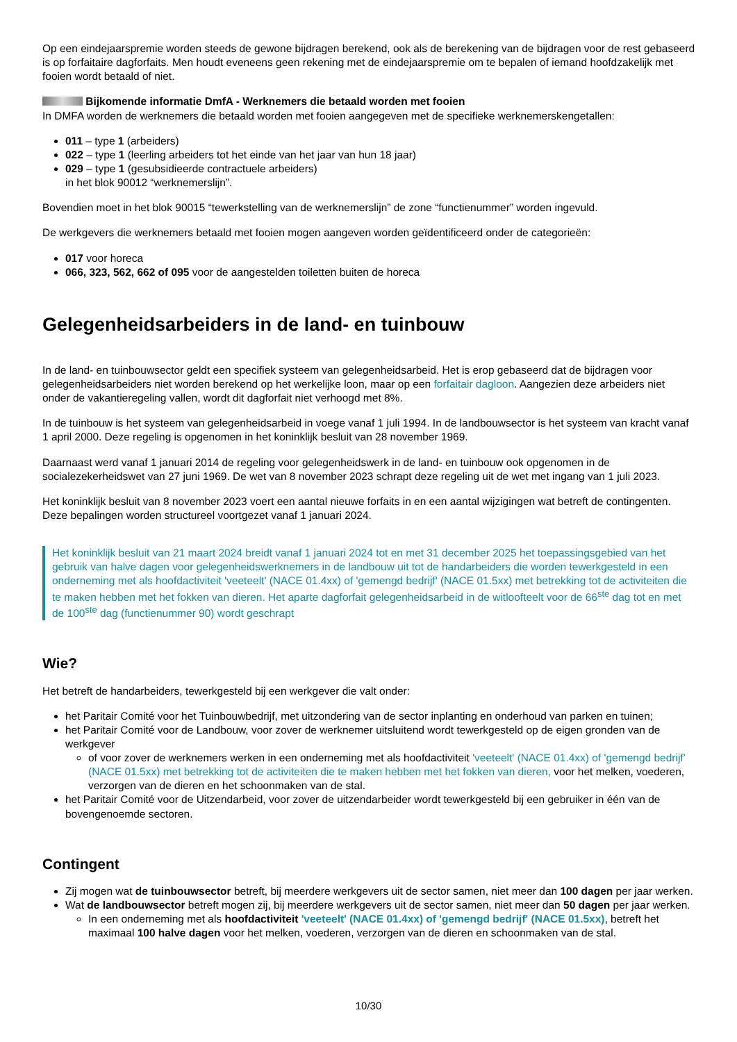Op een eindejaarspremie worden steeds de gewone bijdragen berekend, ook als de berekening van de bijdragen voor de rest gebaseerd is op forfaitaire dagforfaits. Men houdt eveneens geen rekening met de eindejaarspremie om te bepalen of iemand hoofdzakelijk met fooien wordt betaald of niet.
Bijkomende informatie DmfA - Werknemers die betaald worden met fooien
In DMFA worden de werknemers die betaald worden met fooien aangegeven met de specifieke werknemerskengetallen:
011 – type 1 (arbeiders)
022 – type 1 (leerling arbeiders tot het einde van het jaar van hun 18 jaar)
029 – type 1 (gesubsidieerde contractuele arbeiders)
in het blok 90012 “werknemerslijn”.
Bovendien moet in het blok 90015 “tewerkstelling van de werknemerslijn” de zone “functienummer” worden ingevuld.
De werkgevers die werknemers betaald met fooien mogen aangeven worden geïdentificeerd onder de categorieën:
017 voor horeca
066, 323, 562, 662 of 095 voor de aangestelden toiletten buiten de horeca
Gelegenheidsarbeiders in de land- en tuinbouw
In de land- en tuinbouwsector geldt een specifiek systeem van gelegenheidsarbeid. Het is erop gebaseerd dat de bijdragen voor gelegenheidsarbeiders niet worden berekend op het werkelijke loon, maar op een forfaitair dagloon. Aangezien deze arbeiders niet onder de vakantieregeling vallen, wordt dit dagforfait niet verhoogd met 8%.
In de tuinbouw is het systeem van gelegenheidsarbeid in voege vanaf 1 juli 1994. In de landbouwsector is het systeem van kracht vanaf 1 april 2000. Deze regeling is opgenomen in het koninklijk besluit van 28 november 1969.
Daarnaast werd vanaf 1 januari 2014 de regeling voor gelegenheidswerk in de land- en tuinbouw ook opgenomen in de socialezekerheidswet van 27 juni 1969. De wet van 8 november 2023 schrapt deze regeling uit de wet met ingang van 1 juli 2023.
Het koninklijk besluit van 8 november 2023 voert een aantal nieuwe forfaits in en een aantal wijzigingen wat betreft de contingenten. Deze bepalingen worden structureel voortgezet vanaf 1 januari 2024.
Het koninklijk besluit van 21 maart 2024 breidt vanaf 1 januari 2024 tot en met 31 december 2025 het toepassingsgebied van het gebruik van halve dagen voor gelegenheidswerknemers in de landbouw uit tot de handarbeiders die worden tewerkgesteld in een onderneming met als hoofdactiviteit 'veeteelt' (NACE 01.4xx) of 'gemengd bedrijf' (NACE 01.5xx) met betrekking tot de activiteiten die te maken hebben met het fokken van dieren. Het aparte dagforfait gelegenheidsarbeid in de witloofteelt voor de 66<sup>ste</sup> dag tot en met de 100<sup>ste</sup> dag (functienummer 90) wordt geschrapt
Wie?
Het betreft de handarbeiders, tewerkgesteld bij een werkgever die valt onder:
het Paritair Comité voor het Tuinbouwbedrijf, met uitzondering van de sector inplanting en onderhoud van parken en tuinen;
het Paritair Comité voor de Landbouw, voor zover de werknemer uitsluitend wordt tewerkgesteld op de eigen gronden van de werkgever
of voor zover de werknemers werken in een onderneming met als hoofdactiviteit 'veeteelt' (NACE 01.4xx) of 'gemengd bedrijf' (NACE 01.5xx) met betrekking tot de activiteiten die te maken hebben met het fokken van dieren, voor het melken, voederen, verzorgen van de dieren en het schoonmaken van de stal.
het Paritair Comité voor de Uitzendarbeid, voor zover de uitzendarbeider wordt tewerkgesteld bij een gebruiker in één van de bovengenoemde sectoren.
Contingent
Zij mogen wat de tuinbouwsector betreft, bij meerdere werkgevers uit de sector samen, niet meer dan 100 dagen per jaar werken.
Wat de landbouwsector betreft mogen zij, bij meerdere werkgevers uit de sector samen, niet meer dan 50 dagen per jaar werken.
In een onderneming met als hoofdactiviteit 'veeteelt' (NACE 01.4xx) of 'gemengd bedrijf' (NACE 01.5xx), betreft het maximaal 100 halve dagen voor het melken, voederen, verzorgen van de dieren en schoonmaken van de stal.
10/30